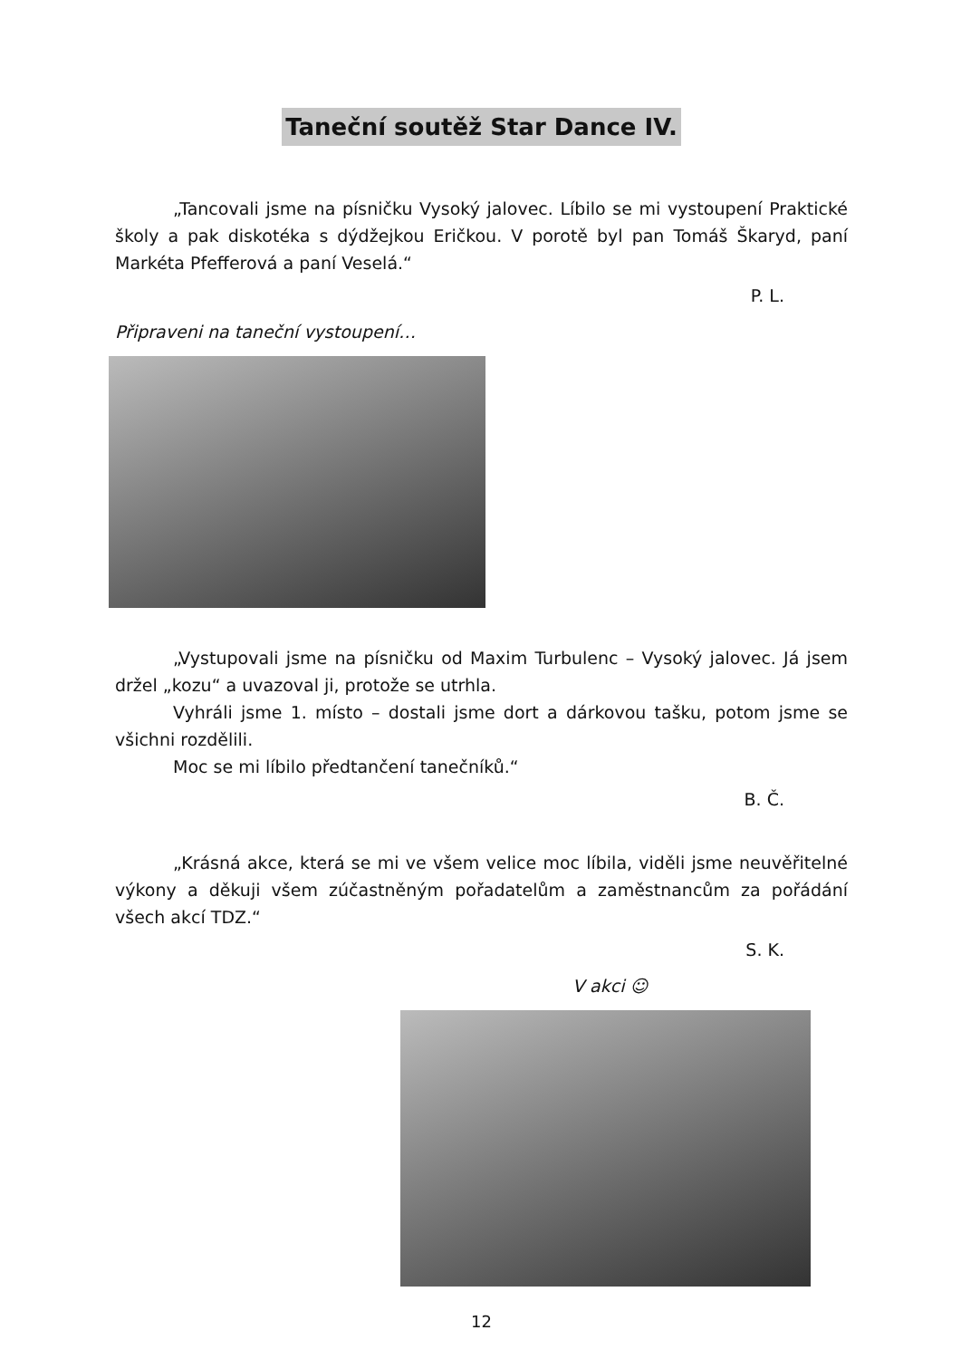Taneční soutěž Star Dance IV.
„Tancovali jsme na písničku Vysoký jalovec. Líbilo se mi vystoupení Praktické školy a pak diskotéka s dýdžejkou Eričkou. V porotě byl pan Tomáš Škaryd, paní Markéta Pfefferová a paní Veselá.“
P. L.
Připraveni na taneční vystoupení…
„Vystupovali jsme na písničku od Maxim Turbulenc – Vysoký jalovec. Já jsem držel „kozu“ a uvazoval ji, protože se utrhla.
Vyhráli jsme 1. místo – dostali jsme dort a dárkovou tašku, potom jsme se všichni rozdělili.
Moc se mi líbilo předtančení tanečníků.“
B. Č.
„Krásná akce, která se mi ve všem velice moc líbila, viděli jsme neuvěřitelné výkony a děkuji všem zúčastněným pořadatelům a zaměstnancům za pořádání všech akcí TDZ.“
S. K.
V akci ☺
12